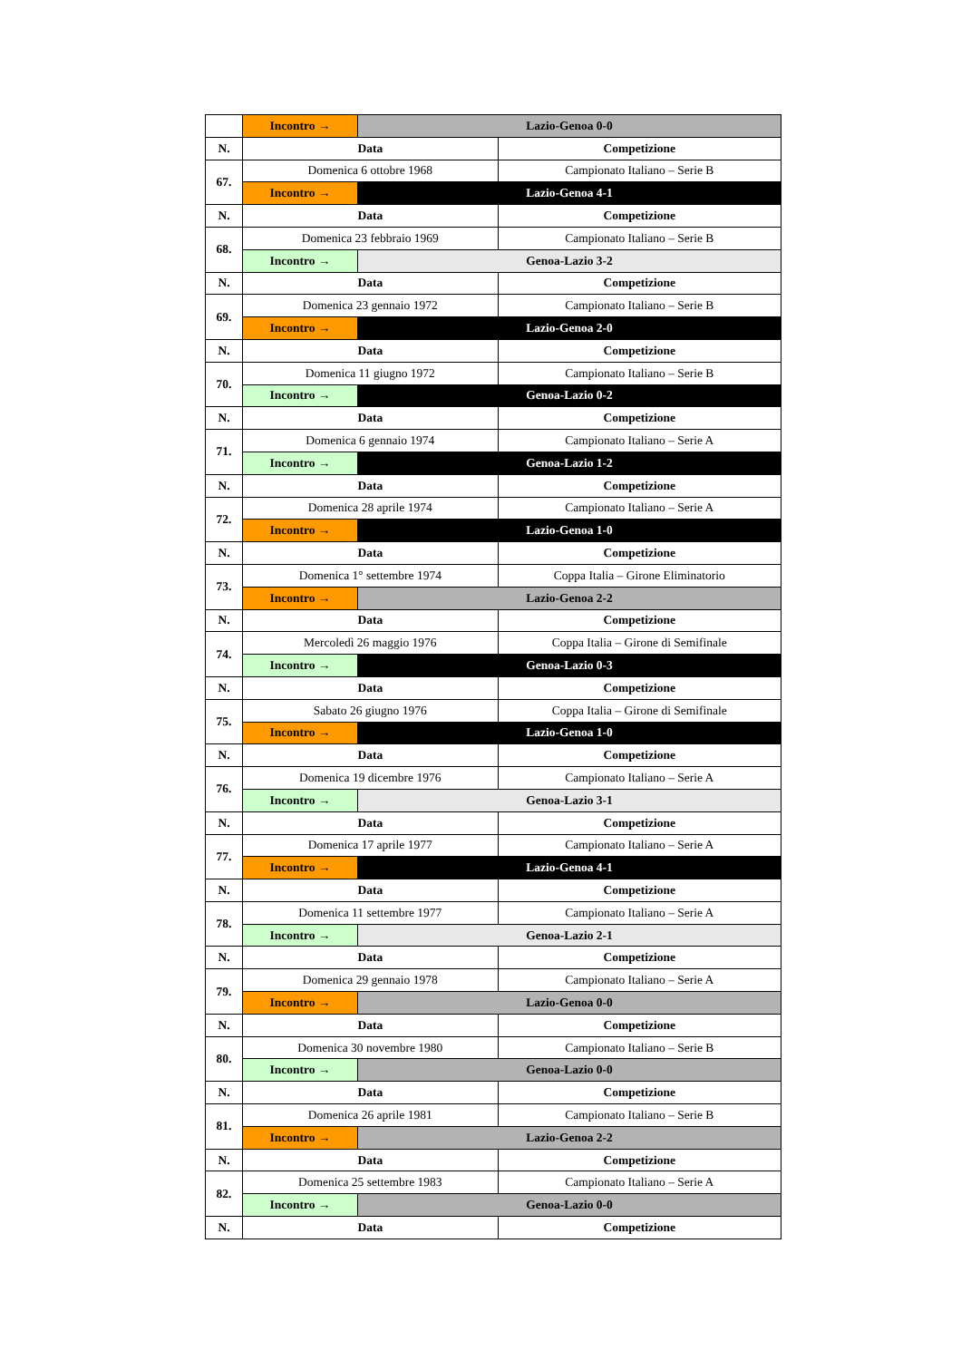| | Incontro → | Lazio-Genoa 0-0 | |
| N. | Data | | Competizione |
| 67. | Domenica 6 ottobre 1968 | | Campionato Italiano – Serie B |
| | Incontro → | Lazio-Genoa 4-1 | |
| N. | Data | | Competizione |
| 68. | Domenica 23 febbraio 1969 | | Campionato Italiano – Serie B |
| | Incontro → | Genoa-Lazio 3-2 | |
| N. | Data | | Competizione |
| 69. | Domenica 23 gennaio 1972 | | Campionato Italiano – Serie B |
| | Incontro → | Lazio-Genoa 2-0 | |
| N. | Data | | Competizione |
| 70. | Domenica 11 giugno 1972 | | Campionato Italiano – Serie B |
| | Incontro → | Genoa-Lazio 0-2 | |
| N. | Data | | Competizione |
| 71. | Domenica 6 gennaio 1974 | | Campionato Italiano – Serie A |
| | Incontro → | Genoa-Lazio 1-2 | |
| N. | Data | | Competizione |
| 72. | Domenica 28 aprile 1974 | | Campionato Italiano – Serie A |
| | Incontro → | Lazio-Genoa 1-0 | |
| N. | Data | | Competizione |
| 73. | Domenica 1° settembre 1974 | | Coppa Italia – Girone Eliminatorio |
| | Incontro → | Lazio-Genoa 2-2 | |
| N. | Data | | Competizione |
| 74. | Mercoledì 26 maggio 1976 | | Coppa Italia – Girone di Semifinale |
| | Incontro → | Genoa-Lazio 0-3 | |
| N. | Data | | Competizione |
| 75. | Sabato 26 giugno 1976 | | Coppa Italia – Girone di Semifinale |
| | Incontro → | Lazio-Genoa 1-0 | |
| N. | Data | | Competizione |
| 76. | Domenica 19 dicembre 1976 | | Campionato Italiano – Serie A |
| | Incontro → | Genoa-Lazio 3-1 | |
| N. | Data | | Competizione |
| 77. | Domenica 17 aprile 1977 | | Campionato Italiano – Serie A |
| | Incontro → | Lazio-Genoa 4-1 | |
| N. | Data | | Competizione |
| 78. | Domenica 11 settembre 1977 | | Campionato Italiano – Serie A |
| | Incontro → | Genoa-Lazio 2-1 | |
| N. | Data | | Competizione |
| 79. | Domenica 29 gennaio 1978 | | Campionato Italiano – Serie A |
| | Incontro → | Lazio-Genoa 0-0 | |
| N. | Data | | Competizione |
| 80. | Domenica 30 novembre 1980 | | Campionato Italiano – Serie B |
| | Incontro → | Genoa-Lazio 0-0 | |
| N. | Data | | Competizione |
| 81. | Domenica 26 aprile 1981 | | Campionato Italiano – Serie B |
| | Incontro → | Lazio-Genoa 2-2 | |
| N. | Data | | Competizione |
| 82. | Domenica 25 settembre 1983 | | Campionato Italiano – Serie A |
| | Incontro → | Genoa-Lazio 0-0 | |
| N. | Data | | Competizione |